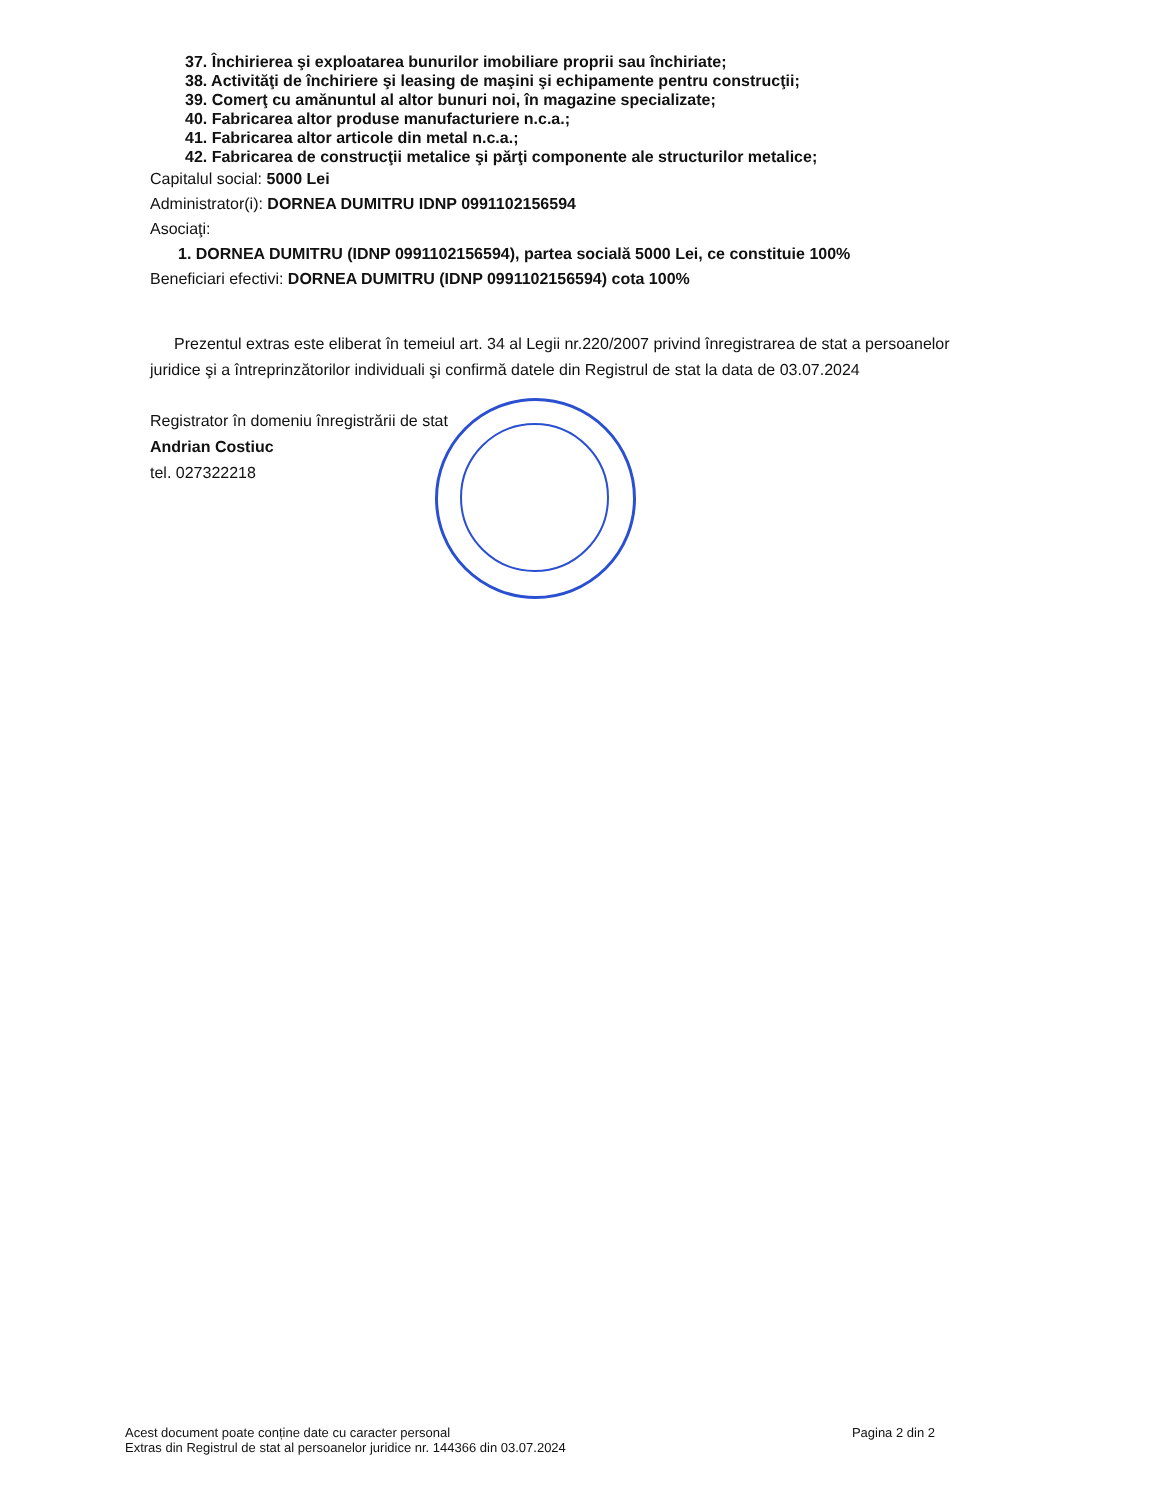37. Închirierea şi exploatarea bunurilor imobiliare proprii sau închiriate;
38. Activităţi de închiriere şi leasing de maşini şi echipamente pentru construcţii;
39. Comerţ cu amănuntul al altor bunuri noi, în magazine specializate;
40. Fabricarea altor produse manufacturiere n.c.a.;
41. Fabricarea altor articole din metal n.c.a.;
42. Fabricarea de construcţii metalice şi părţi componente ale structurilor metalice;
Capitalul social: 5000 Lei
Administrator(i): DORNEA DUMITRU IDNP 0991102156594
Asociaţi:
1. DORNEA DUMITRU (IDNP 0991102156594), partea socială 5000 Lei, ce constituie 100%
Beneficiari efectivi: DORNEA DUMITRU (IDNP 0991102156594) cota 100%
Prezentul extras este eliberat în temeiul art. 34 al Legii nr.220/2007 privind înregistrarea de stat a persoanelor juridice şi a întreprinzătorilor individuali şi confirmă datele din Registrul de stat la data de 03.07.2024
Registrator în domeniu înregistrării de stat
Andrian Costiuc
tel. 027322218
Acest document poate conține date cu caracter personal
Extras din Registrul de stat al persoanelor juridice nr. 144366 din 03.07.2024
Pagina 2 din 2